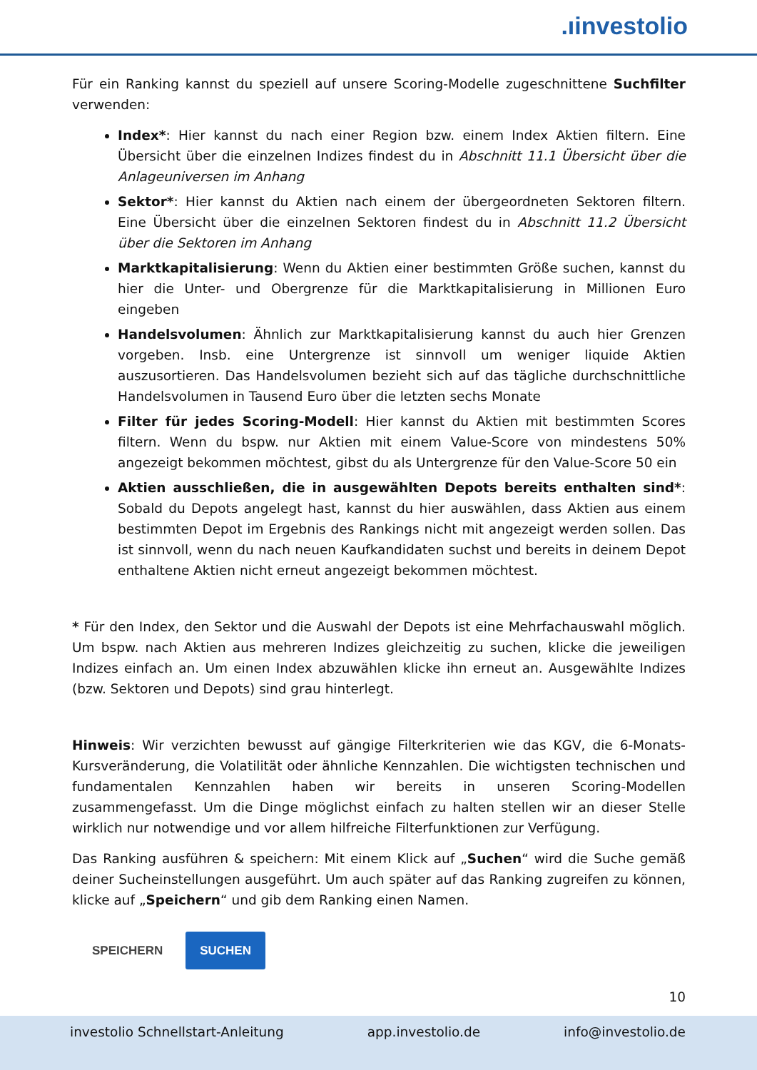.ıinvestolio
Für ein Ranking kannst du speziell auf unsere Scoring-Modelle zugeschnittene Suchfilter verwenden:
Index*: Hier kannst du nach einer Region bzw. einem Index Aktien filtern. Eine Übersicht über die einzelnen Indizes findest du in Abschnitt 11.1 Übersicht über die Anlageuniversen im Anhang
Sektor*: Hier kannst du Aktien nach einem der übergeordneten Sektoren filtern. Eine Übersicht über die einzelnen Sektoren findest du in Abschnitt 11.2 Übersicht über die Sektoren im Anhang
Marktkapitalisierung: Wenn du Aktien einer bestimmten Größe suchen, kannst du hier die Unter- und Obergrenze für die Marktkapitalisierung in Millionen Euro eingeben
Handelsvolumen: Ähnlich zur Marktkapitalisierung kannst du auch hier Grenzen vorgeben. Insb. eine Untergrenze ist sinnvoll um weniger liquide Aktien auszusortieren. Das Handelsvolumen bezieht sich auf das tägliche durchschnittliche Handelsvolumen in Tausend Euro über die letzten sechs Monate
Filter für jedes Scoring-Modell: Hier kannst du Aktien mit bestimmten Scores filtern. Wenn du bspw. nur Aktien mit einem Value-Score von mindestens 50% angezeigt bekommen möchtest, gibst du als Untergrenze für den Value-Score 50 ein
Aktien ausschließen, die in ausgewählten Depots bereits enthalten sind*: Sobald du Depots angelegt hast, kannst du hier auswählen, dass Aktien aus einem bestimmten Depot im Ergebnis des Rankings nicht mit angezeigt werden sollen. Das ist sinnvoll, wenn du nach neuen Kaufkandidaten suchst und bereits in deinem Depot enthaltene Aktien nicht erneut angezeigt bekommen möchtest.
* Für den Index, den Sektor und die Auswahl der Depots ist eine Mehrfachauswahl möglich. Um bspw. nach Aktien aus mehreren Indizes gleichzeitig zu suchen, klicke die jeweiligen Indizes einfach an. Um einen Index abzuwählen klicke ihn erneut an. Ausgewählte Indizes (bzw. Sektoren und Depots) sind grau hinterlegt.
Hinweis: Wir verzichten bewusst auf gängige Filterkriterien wie das KGV, die 6-Monats-Kursveränderung, die Volatilität oder ähnliche Kennzahlen. Die wichtigsten technischen und fundamentalen Kennzahlen haben wir bereits in unseren Scoring-Modellen zusammengefasst. Um die Dinge möglichst einfach zu halten stellen wir an dieser Stelle wirklich nur notwendige und vor allem hilfreiche Filterfunktionen zur Verfügung.
Das Ranking ausführen & speichern: Mit einem Klick auf „Suchen“ wird die Suche gemäß deiner Sucheinstellungen ausgeführt. Um auch später auf das Ranking zugreifen zu können, klicke auf „Speichern“ und gib dem Ranking einen Namen.
SPEICHERN SUCHEN
10
investolio Schnellstart-Anleitung app.investolio.de info@investolio.de